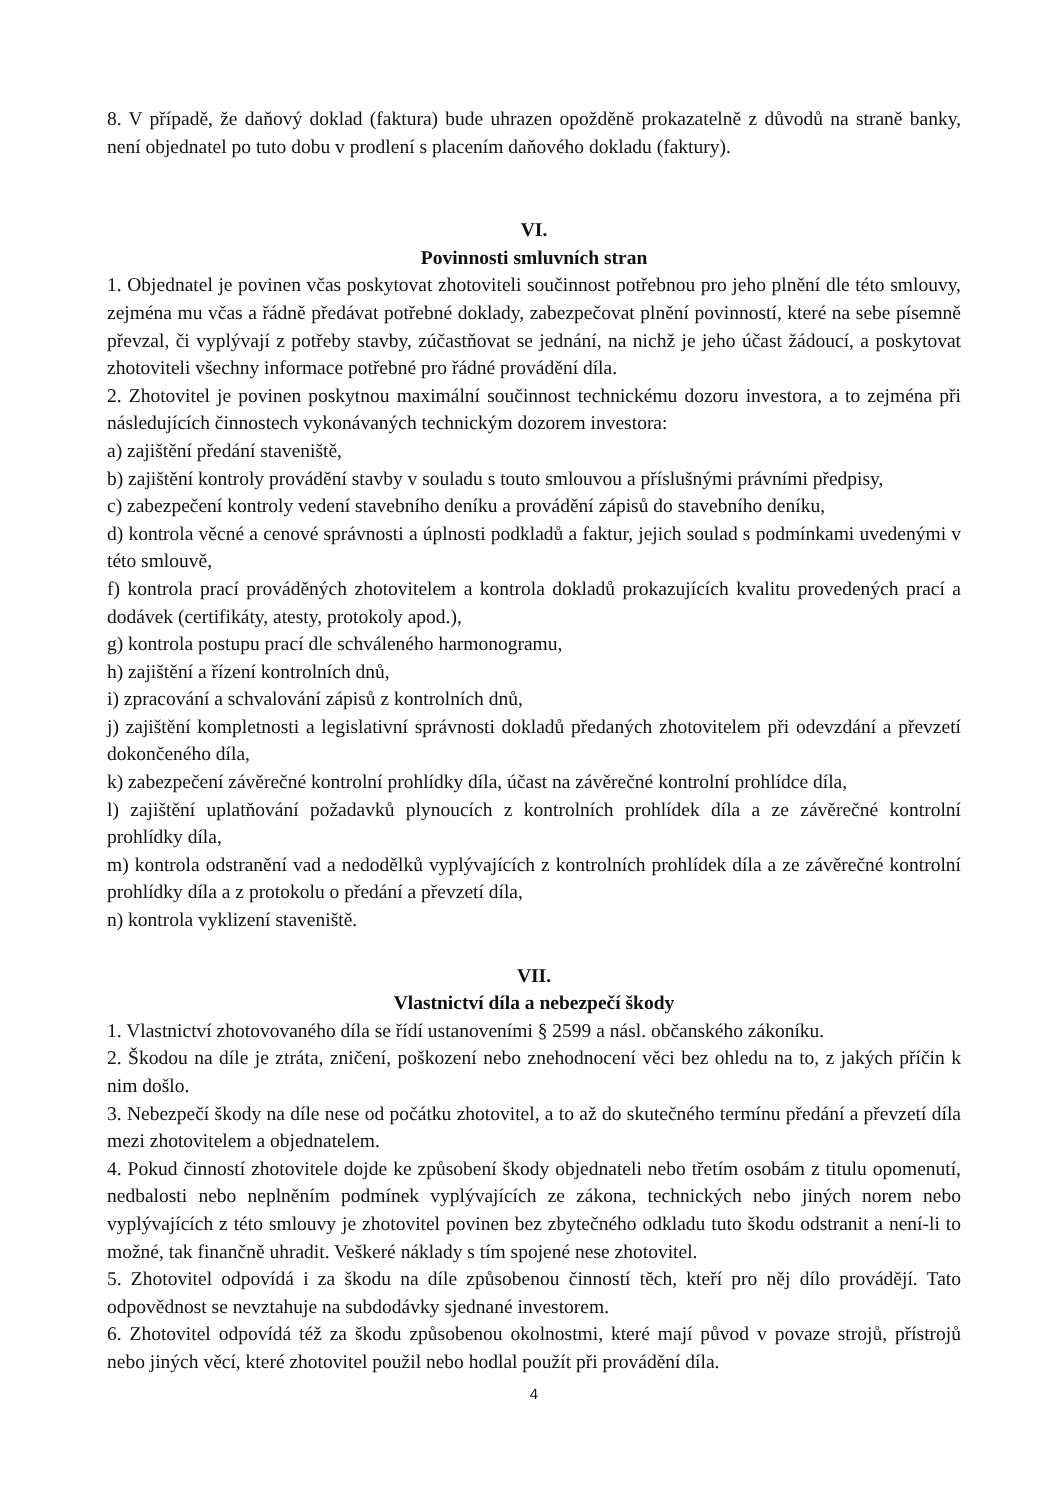8. V případě, že daňový doklad (faktura) bude uhrazen opožděně prokazatelně z důvodů na straně banky, není objednatel po tuto dobu v prodlení s placením daňového dokladu (faktury).
VI.
Povinnosti smluvních stran
1. Objednatel je povinen včas poskytovat zhotoviteli součinnost potřebnou pro jeho plnění dle této smlouvy, zejména mu včas a řádně předávat potřebné doklady, zabezpečovat plnění povinností, které na sebe písemně převzal, či vyplývají z potřeby stavby, zúčastňovat se jednání, na nichž je jeho účast žádoucí, a poskytovat zhotoviteli všechny informace potřebné pro řádné provádění díla.
2. Zhotovitel je povinen poskytnou maximální součinnost technickému dozoru investora, a to zejména při následujících činnostech vykonávaných technickým dozorem investora:
a) zajištění předání staveniště,
b) zajištění kontroly provádění stavby v souladu s touto smlouvou a příslušnými právními předpisy,
c) zabezpečení kontroly vedení stavebního deníku a provádění zápisů do stavebního deníku,
d) kontrola věcné a cenové správnosti a úplnosti podkladů a faktur, jejich soulad s podmínkami uvedenými v této smlouvě,
f) kontrola prací prováděných zhotovitelem a kontrola dokladů prokazujících kvalitu provedených prací a dodávek (certifikáty, atesty, protokoly apod.),
g) kontrola postupu prací dle schváleného harmonogramu,
h) zajištění a řízení kontrolních dnů,
i) zpracování a schvalování zápisů z kontrolních dnů,
j) zajištění kompletnosti a legislativní správnosti dokladů předaných zhotovitelem při odevzdání a převzetí dokončeného díla,
k) zabezpečení závěrečné kontrolní prohlídky díla, účast na závěrečné kontrolní prohlídce díla,
l) zajištění uplatňování požadavků plynoucích z kontrolních prohlídek díla a ze závěrečné kontrolní prohlídky díla,
m) kontrola odstranění vad a nedodělků vyplývajících z kontrolních prohlídek díla a ze závěrečné kontrolní prohlídky díla a z protokolu o předání a převzetí díla,
n) kontrola vyklizení staveniště.
VII.
Vlastnictví díla a nebezpečí škody
1. Vlastnictví zhotovovaného díla se řídí ustanoveními § 2599 a násl. občanského zákoníku.
2. Škodou na díle je ztráta, zničení, poškození nebo znehodnocení věci bez ohledu na to, z jakých příčin k nim došlo.
3. Nebezpečí škody na díle nese od počátku zhotovitel, a to až do skutečného termínu předání a převzetí díla mezi zhotovitelem a objednatelem.
4. Pokud činností zhotovitele dojde ke způsobení škody objednateli nebo třetím osobám z titulu opomenutí, nedbalosti nebo neplněním podmínek vyplývajících ze zákona, technických nebo jiných norem nebo vyplývajících z této smlouvy je zhotovitel povinen bez zbytečného odkladu tuto škodu odstranit a není-li to možné, tak finančně uhradit. Veškeré náklady s tím spojené nese zhotovitel.
5. Zhotovitel odpovídá i za škodu na díle způsobenou činností těch, kteří pro něj dílo provádějí. Tato odpovědnost se nevztahuje na subdodávky sjednané investorem.
6. Zhotovitel odpovídá též za škodu způsobenou okolnostmi, které mají původ v povaze strojů, přístrojů nebo jiných věcí, které zhotovitel použil nebo hodlal použít při provádění díla.
4